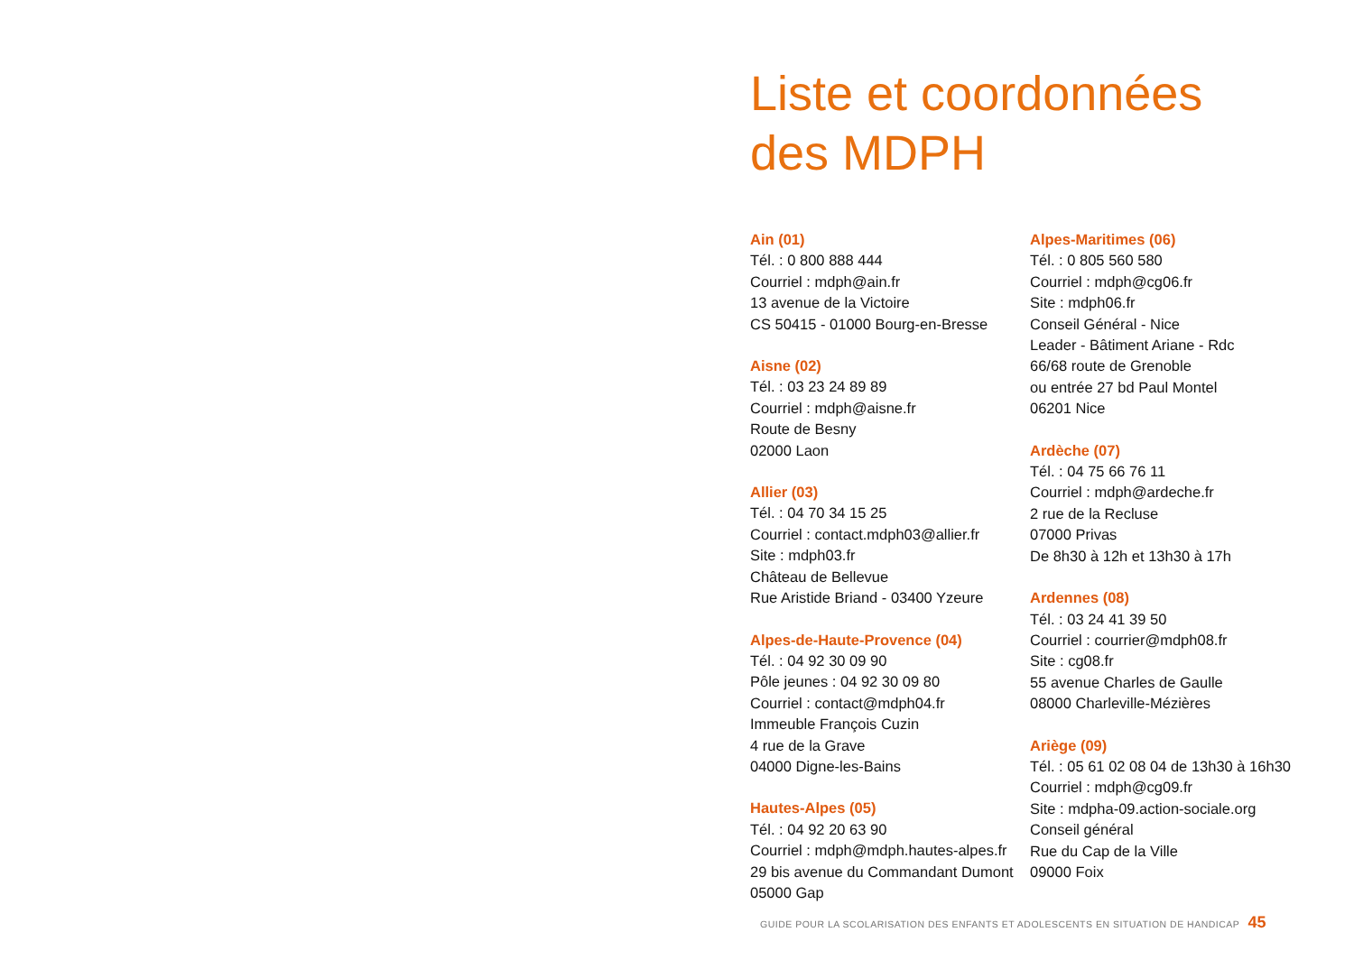Liste et coordonnées
des MDPH
Ain (01)
Tél. : 0 800 888 444
Courriel : mdph@ain.fr
13 avenue de la Victoire
CS 50415 - 01000 Bourg-en-Bresse
Aisne (02)
Tél. : 03 23 24 89 89
Courriel : mdph@aisne.fr
Route de Besny
02000 Laon
Allier (03)
Tél. : 04 70 34 15 25
Courriel : contact.mdph03@allier.fr
Site : mdph03.fr
Château de Bellevue
Rue Aristide Briand - 03400 Yzeure
Alpes-de-Haute-Provence (04)
Tél. : 04 92 30 09 90
Pôle jeunes : 04 92 30 09 80
Courriel : contact@mdph04.fr
Immeuble François Cuzin
4 rue de la Grave
04000 Digne-les-Bains
Hautes-Alpes (05)
Tél. : 04 92 20 63 90
Courriel : mdph@mdph.hautes-alpes.fr
29 bis avenue du Commandant Dumont
05000 Gap
Alpes-Maritimes (06)
Tél. : 0 805 560 580
Courriel : mdph@cg06.fr
Site : mdph06.fr
Conseil Général - Nice
Leader - Bâtiment Ariane - Rdc
66/68 route de Grenoble
ou entrée 27 bd Paul Montel
06201 Nice
Ardèche (07)
Tél. : 04 75 66 76 11
Courriel : mdph@ardeche.fr
2 rue de la Recluse
07000 Privas
De 8h30 à 12h et 13h30 à 17h
Ardennes (08)
Tél. : 03 24 41 39 50
Courriel : courrier@mdph08.fr
Site : cg08.fr
55 avenue Charles de Gaulle
08000 Charleville-Mézières
Ariège (09)
Tél. : 05 61 02 08 04 de 13h30 à 16h30
Courriel : mdph@cg09.fr
Site : mdpha-09.action-sociale.org
Conseil général
Rue du Cap de la Ville
09000 Foix
GUIDE POUR LA SCOLARISATION DES ENFANTS ET ADOLESCENTS EN SITUATION DE HANDICAP 45